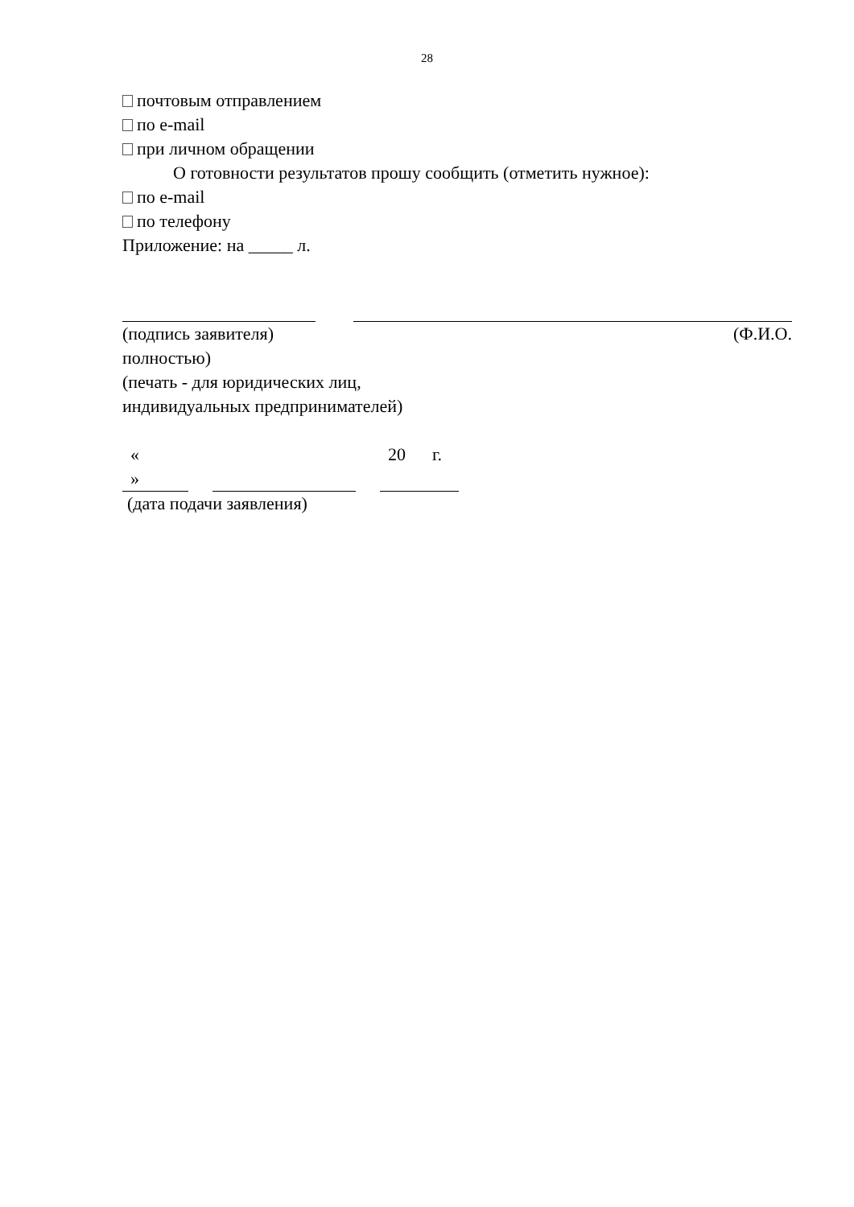28
почтовым отправлением
по e-mail
при личном обращении
О готовности результатов прошу сообщить (отметить нужное):
по e-mail
по телефону
Приложение: на _____ л.
(подпись заявителя) (Ф.И.О.
полностью)
(печать - для юридических лиц,
индивидуальных предпринимателей)
«
»
20 г.
(дата подачи заявления)